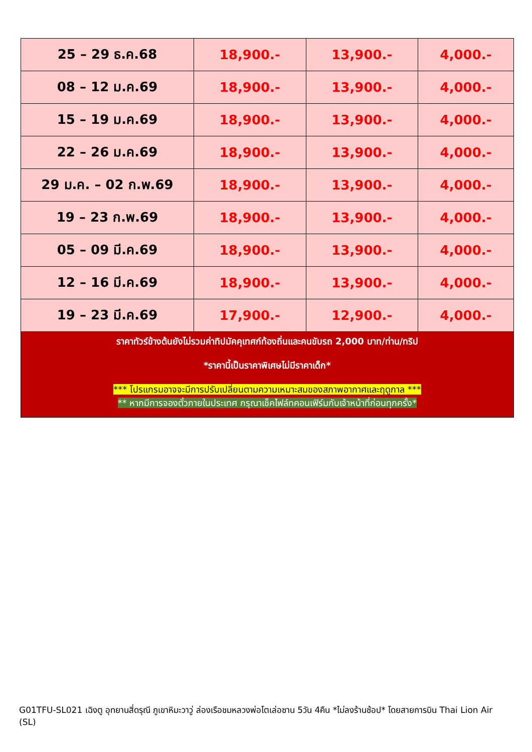| 25 – 29 ธ.ค.68 | 18,900.- | 13,900.- | 4,000.- |
| 08 – 12 ม.ค.69 | 18,900.- | 13,900.- | 4,000.- |
| 15 – 19 ม.ค.69 | 18,900.- | 13,900.- | 4,000.- |
| 22 – 26 ม.ค.69 | 18,900.- | 13,900.- | 4,000.- |
| 29 ม.ค. – 02 ก.พ.69 | 18,900.- | 13,900.- | 4,000.- |
| 19 – 23 ก.พ.69 | 18,900.- | 13,900.- | 4,000.- |
| 05 – 09 มี.ค.69 | 18,900.- | 13,900.- | 4,000.- |
| 12 – 16 มี.ค.69 | 18,900.- | 13,900.- | 4,000.- |
| 19 – 23 มี.ค.69 | 17,900.- | 12,900.- | 4,000.- |
| ราคาทัวร์ข้างต้นยังไม่รวมค่าทิปมัคคุเทศก์ท้องถิ่นและคนขับรถ 2,000 บาท/ท่าน/ทริป *ราคานี้เป็นราคาพิเศษไม่มีราคาเด็ก* *** โปรแกรมอาจจะมีการปรับเปลี่ยนตามความเหมาะสมของสภาพอากาศและฤดูกาล *** ** หากมีการจองตั๋วภายในประเทศ กรุณาเช็คไฟล์ทคอนเฟิร์มกับเจ้าหน้าที่ก่อนทุกครั้ง* | | | |
G01TFU-SL021 เฉิงตู อุทยานสี่ดรุณี ภูเขาหิมะวาวู่ ล่องเรือชมหลวงพ่อโตเล่อซาน 5วัน 4คืน *ไม่ลงร้านช้อป* โดยสายการบิน Thai Lion Air (SL)